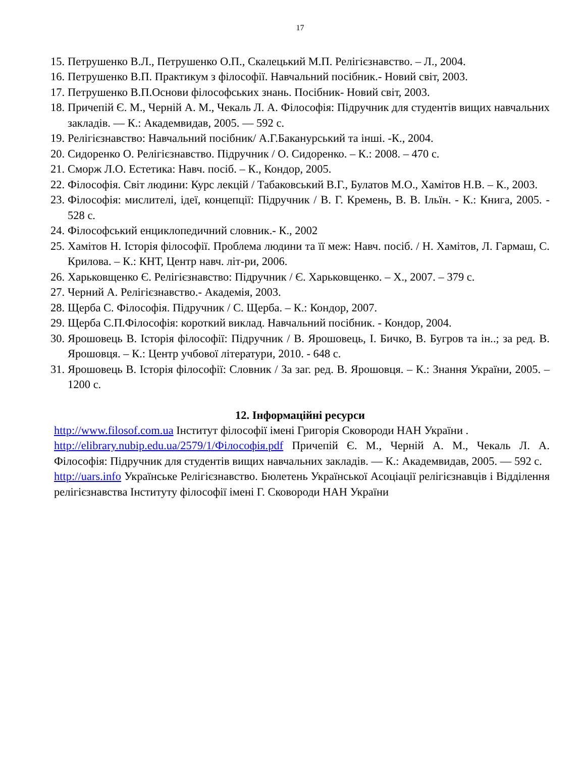17
15. Петрушенко В.Л., Петрушенко О.П., Скалецький М.П. Релігієзнавство. – Л., 2004.
16. Петрушенко В.П. Практикум з філософії. Навчальний посібник.- Новий світ, 2003.
17. Петрушенко В.П.Основи філософських знань. Посібник- Новий світ, 2003.
18. Причепій Є. М., Черній А. М., Чекаль Л. А. Філософія: Підручник для студентів вищих навчальних закладів. — К.: Академвидав, 2005. — 592 с.
19. Релігієзнавство: Навчальний посібник/ А.Г.Баканурський та інші. -К., 2004.
20. Сидоренко О. Релігієзнавство. Підручник / О. Сидоренко. – К.: 2008. – 470 с.
21. Сморж Л.О. Естетика: Навч. посіб. – К., Кондор, 2005.
22. Філософія. Світ людини: Курс лекцій / Табаковський В.Г., Булатов М.О., Хамітов Н.В. – К., 2003.
23. Філософія: мислителі, ідеї, концепції: Підручник / В. Г. Кремень, В. В. Ільїн. - К.: Книга, 2005. - 528 с.
24. Філософський енциклопедичний словник.- К., 2002
25. Хамітов Н. Історія філософії. Проблема людини та її меж: Навч. посіб. / Н. Хамітов, Л. Гармаш, С. Крилова. – К.: КНТ, Центр навч. літ-ри, 2006.
26. Харьковщенко Є. Релігієзнавство: Підручник / Є. Харьковщенко. – Х., 2007. – 379 с.
27. Черний А. Релігієзнавство.- Академія, 2003.
28. Щерба С. Філософія. Підручник / С. Щерба. – К.: Кондор, 2007.
29. Щерба С.П.Філософія: короткий виклад. Навчальний посібник. - Кондор, 2004.
30. Ярошовець В. Історія філософії: Підручник / В. Ярошовець, І. Бичко, В. Бугров та ін..; за ред. В. Ярошовця. – К.: Центр учбової літератури, 2010. - 648 с.
31. Ярошовець В. Історія філософії: Словник / За заг. ред. В. Ярошовця. – К.: Знання України, 2005. – 1200 с.
12. Інформаційні ресурси
http://www.filosof.com.ua Інститут філософії імені Григорія Сковороди НАН України .
http://elibrary.nubip.edu.ua/2579/1/Філософія.pdf Причепій Є. М., Черній А. М., Чекаль Л. А. Філософія: Підручник для студентів вищих навчальних закладів. — К.: Академвидав, 2005. — 592 с.
http://uars.info Українське Релігієзнавство. Бюлетень Української Асоціації релігієзнавців і Відділення релігієзнавства Інституту філософії імені Г. Сковороди НАН України